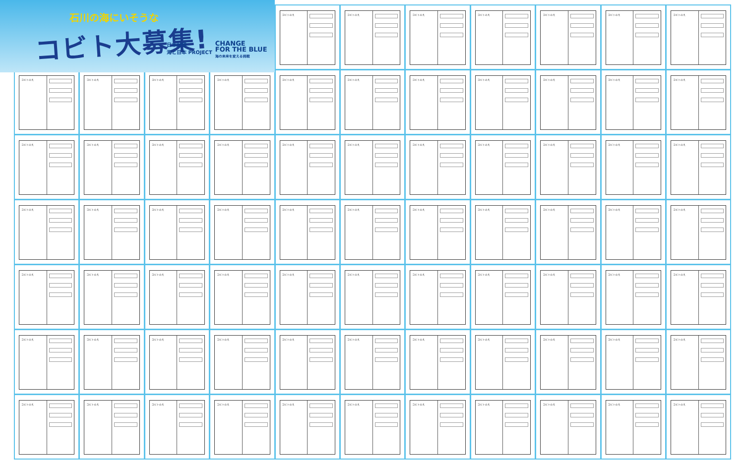石川の海にいそうな
コビト大募集!
日本財団
海と日本 PROJECT
CHANGE
FOR THE BLUE
海の未来を変える挑戦
コビトのえ
コビトのえ
コビトのえ
コビトのえ
コビトのえ
コビトのえ
コビトのえ
コビトのえ
コビトのえ
コビトのえ
コビトのえ
コビトのえ
コビトのえ
コビトのえ
コビトのえ
コビトのえ
コビトのえ
コビトのえ
コビトのえ
コビトのえ
コビトのえ
コビトのえ
コビトのえ
コビトのえ
コビトのえ
コビトのえ
コビトのえ
コビトのえ
コビトのえ
コビトのえ
コビトのえ
コビトのえ
コビトのえ
コビトのえ
コビトのえ
コビトのえ
コビトのえ
コビトのえ
コビトのえ
コビトのえ
コビトのえ
コビトのえ
コビトのえ
コビトのえ
コビトのえ
コビトのえ
コビトのえ
コビトのえ
コビトのえ
コビトのえ
コビトのえ
コビトのえ
コビトのえ
コビトのえ
コビトのえ
コビトのえ
コビトのえ
コビトのえ
コビトのえ
コビトのえ
コビトのえ
コビトのえ
コビトのえ
コビトのえ
コビトのえ
コビトのえ
コビトのえ
コビトのえ
コビトのえ
コビトのえ
コビトのえ
コビトのえ
コビトのえ